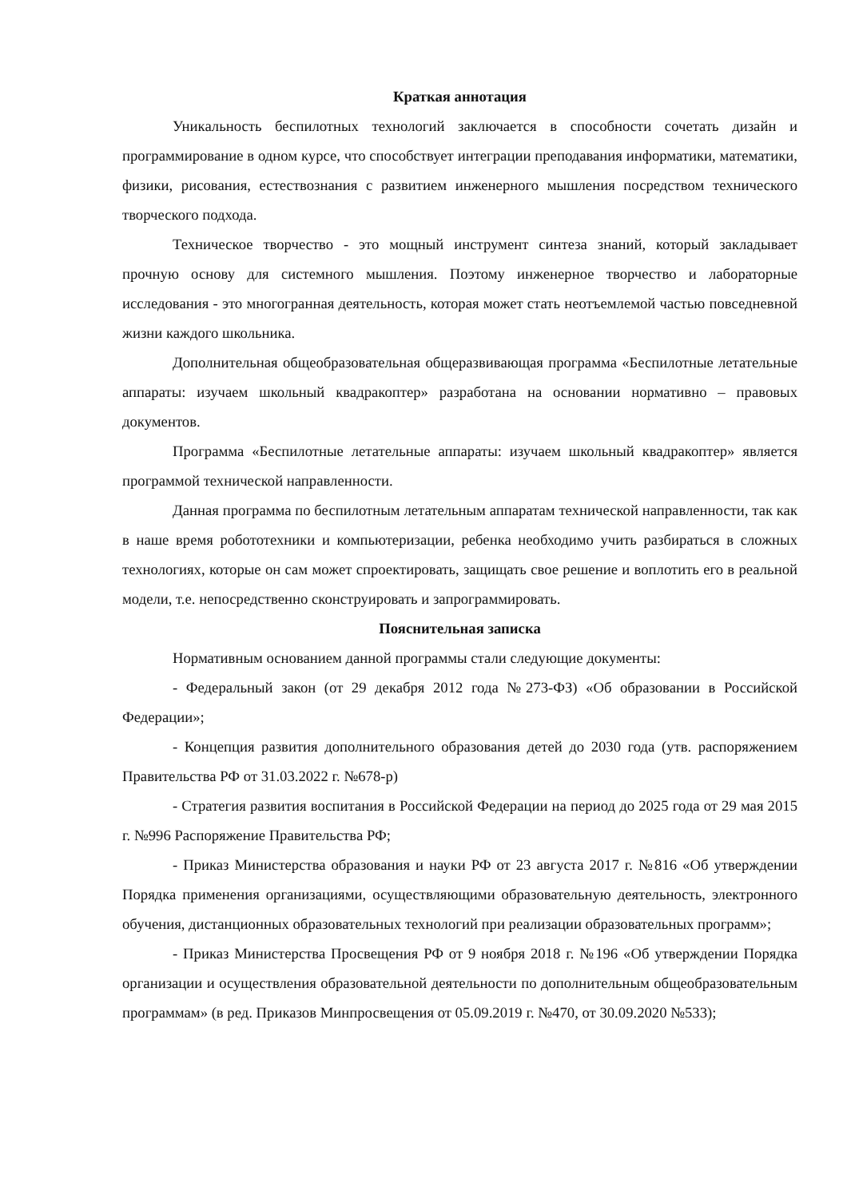Краткая аннотация
Уникальность беспилотных технологий заключается в способности сочетать дизайн и программирование в одном курсе, что способствует интеграции преподавания информатики, математики, физики, рисования, естествознания с развитием инженерного мышления посредством технического творческого подхода.
Техническое творчество - это мощный инструмент синтеза знаний, который закладывает прочную основу для системного мышления. Поэтому инженерное творчество и лабораторные исследования - это многогранная деятельность, которая может стать неотъемлемой частью повседневной жизни каждого школьника.
Дополнительная общеобразовательная общеразвивающая программа «Беспилотные летательные аппараты: изучаем школьный квадракоптер» разработана на основании нормативно – правовых документов.
Программа «Беспилотные летательные аппараты: изучаем школьный квадракоптер» является программой технической направленности.
Данная программа по беспилотным летательным аппаратам технической направленности, так как в наше время робототехники и компьютеризации, ребенка необходимо учить разбираться в сложных технологиях, которые он сам может спроектировать, защищать свое решение и воплотить его в реальной модели, т.е. непосредственно сконструировать и запрограммировать.
Пояснительная записка
Нормативным основанием данной программы стали следующие документы:
- Федеральный закон (от 29 декабря 2012 года №273-ФЗ) «Об образовании в Российской Федерации»;
- Концепция развития дополнительного образования детей до 2030 года (утв. распоряжением Правительства РФ от 31.03.2022 г. №678-р)
- Стратегия развития воспитания в Российской Федерации на период до 2025 года от 29 мая 2015 г. №996 Распоряжение Правительства РФ;
- Приказ Министерства образования и науки РФ от 23 августа 2017 г. №816 «Об утверждении Порядка применения организациями, осуществляющими образовательную деятельность, электронного обучения, дистанционных образовательных технологий при реализации образовательных программ»;
- Приказ Министерства Просвещения РФ от 9 ноября 2018 г. №196 «Об утверждении Порядка организации и осуществления образовательной деятельности по дополнительным общеобразовательным программам» (в ред. Приказов Минпросвещения от 05.09.2019 г. №470, от 30.09.2020 №533);